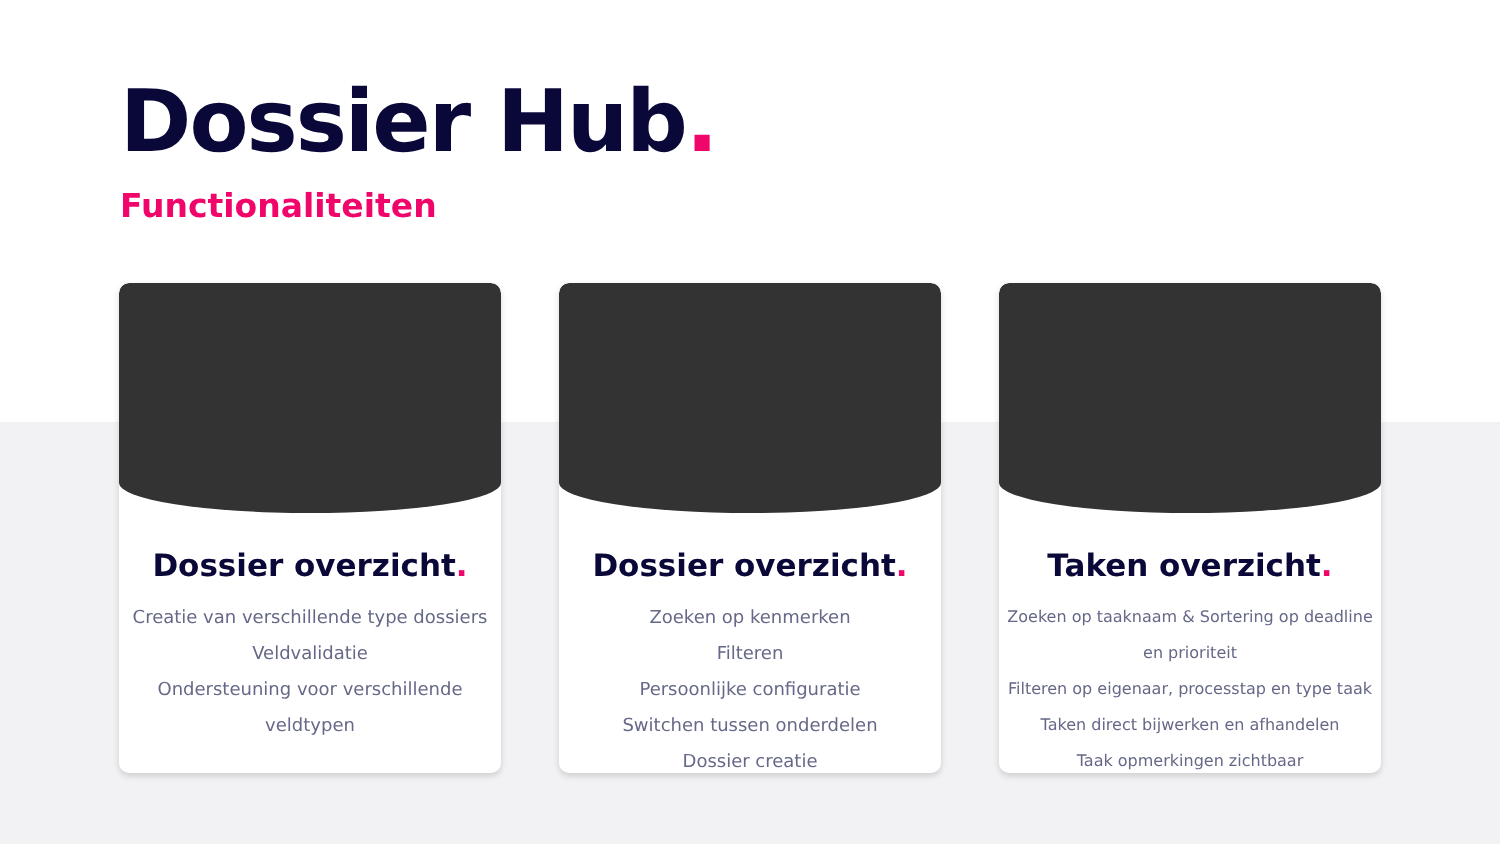Dossier Hub.
Functionaliteiten
Dossier overzicht.
Creatie van verschillende type dossiers
Veldvalidatie
Ondersteuning voor verschillende veldtypen
Dossier overzicht.
Zoeken op kenmerken
Filteren
Persoonlijke configuratie
Switchen tussen onderdelen
Dossier creatie
Taken overzicht.
Zoeken op taaknaam & Sortering op deadline en prioriteit
Filteren op eigenaar, processtap en type taak
Taken direct bijwerken en afhandelen
Taak opmerkingen zichtbaar